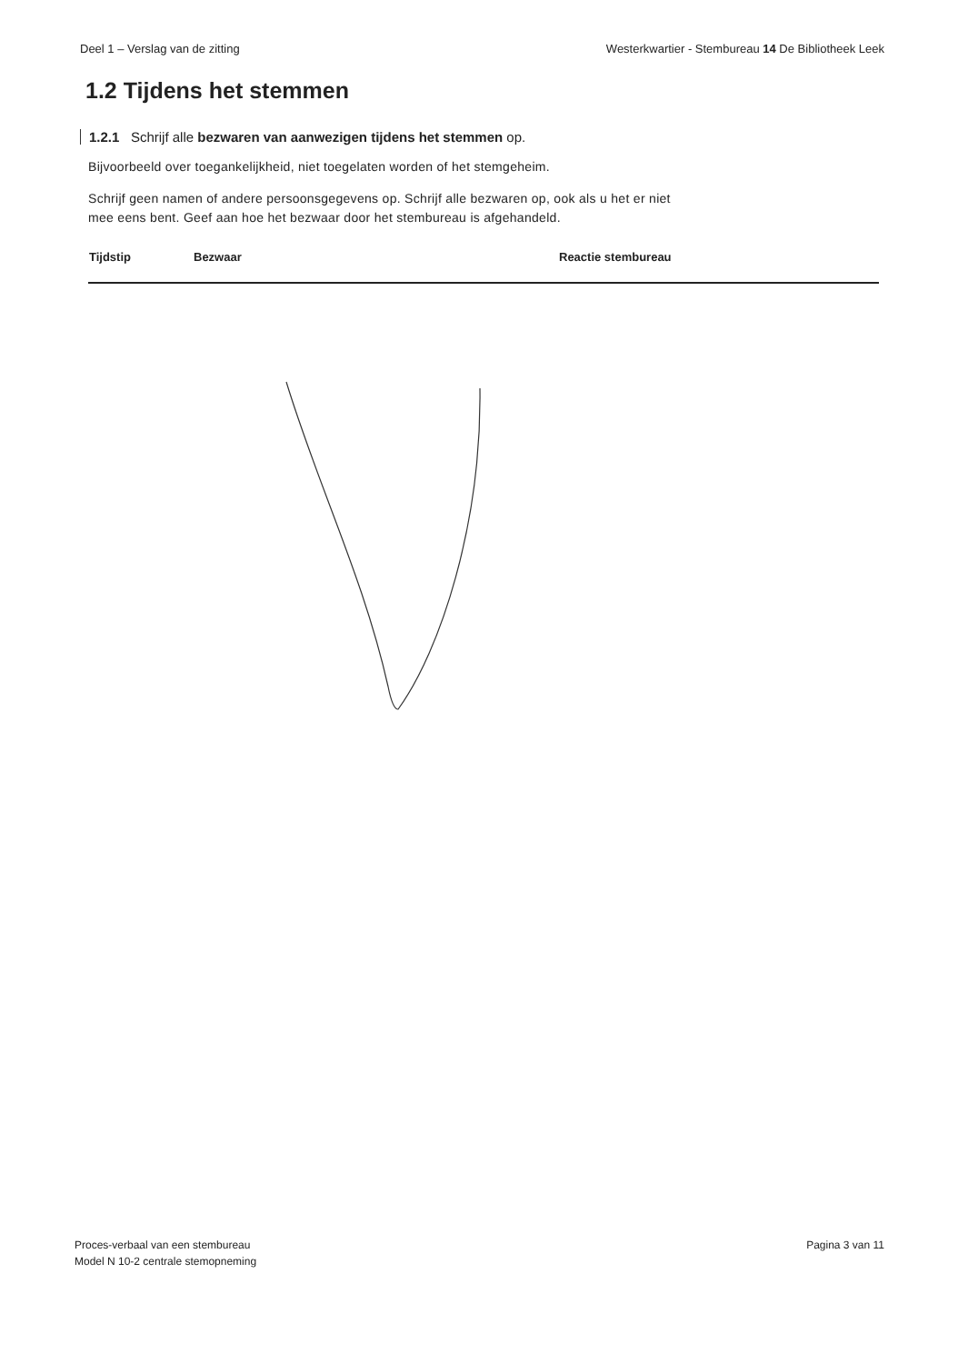Deel 1 – Verslag van de zitting Westerkwartier - Stembureau 14 De Bibliotheek Leek
1.2 Tijdens het stemmen
1.2.1 Schrijf alle bezwaren van aanwezigen tijdens het stemmen op.
Bijvoorbeeld over toegankelijkheid, niet toegelaten worden of het stemgeheim.
Schrijf geen namen of andere persoonsgegevens op. Schrijf alle bezwaren op, ook als u het er niet mee eens bent. Geef aan hoe het bezwaar door het stembureau is afgehandeld.
| Tijdstip | Bezwaar | Reactie stembureau |
| --- | --- | --- |
Proces-verbaal van een stembureau
Model N 10-2 centrale stemopneming
Pagina 3 van 11